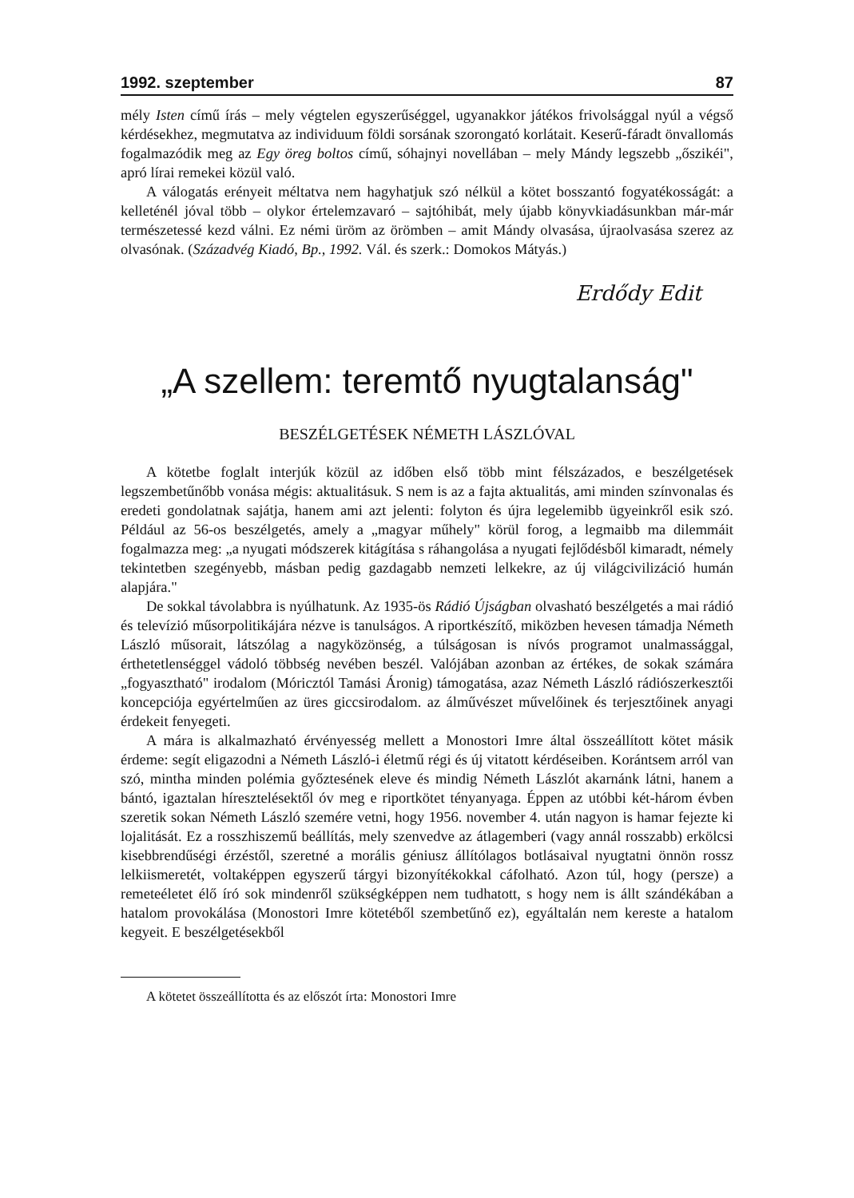1992. szeptember 87
mély Isten című írás – mely végtelen egyszerűséggel, ugyanakkor játékos frivolsággal nyúl a végső kérdésekhez, megmutatva az individuum földi sorsának szorongató korlátait. Keserű-fáradt önvallomás fogalmazódik meg az Egy öreg boltos című, sóhajnyi novellában – mely Mándy legszebb „őszikéi", apró lírai remekei közül való.
A válogatás erényeit méltatva nem hagyhatjuk szó nélkül a kötet bosszantó fogyatékosságát: a kelleténél jóval több – olykor értelemzavaró – sajtóhibát, mely újabb könyvkiadásunkban már-már természetessé kezd válni. Ez némi üröm az örömben – amit Mándy olvasása, újraolvasása szerez az olvasónak. (Századvég Kiadó, Bp., 1992. Vál. és szerk.: Domokos Mátyás.)
Erdődy Edit
„A szellem: teremtő nyugtalanság"
BESZÉLGETÉSEK NÉMETH LÁSZLÓVAL
A kötetbe foglalt interjúk közül az időben első több mint félszázados, e beszélgetések legszembetűnőbb vonása mégis: aktualitásuk. S nem is az a fajta aktualitás, ami minden színvonalas és eredeti gondolatnak sajátja, hanem ami azt jelenti: folyton és újra legelemibb ügyeinkről esik szó. Például az 56-os beszélgetés, amely a „magyar műhely" körül forog, a legmaibb ma dilemmáit fogalmazza meg: „a nyugati módszerek kitágítása s ráhangolása a nyugati fejlődésből kimaradt, némely tekintetben szegényebb, másban pedig gazdagabb nemzeti lelkekre, az új világcivilizáció humán alapjára."
De sokkal távolabbra is nyúlhatunk. Az 1935-ös Rádió Újságban olvasható beszélgetés a mai rádió és televízió műsorpolitikájára nézve is tanulságos. A riportkészítő, miközben hevesen támadja Németh László műsorait, látszólag a nagyközönség, a túlságosan is nívós programot unalmassággal, érthetetlenséggel vádoló többség nevében beszél. Valójában azonban az értékes, de sokak számára „fogyasztható" irodalom (Móricztól Tamási Áronig) támogatása, azaz Németh László rádiószerkesztői koncepciója egyértelműen az üres giccsirodalom. az álművészet művelőinek és terjesztőinek anyagi érdekeit fenyegeti.
A mára is alkalmazható érvényesség mellett a Monostori Imre által összeállított kötet másik érdeme: segít eligazodni a Németh László-i életmű régi és új vitatott kérdéseiben. Korántsem arról van szó, mintha minden polémia győztesének eleve és mindig Németh Lászlót akarnánk látni, hanem a bántó, igaztalan híresztelésektől óv meg e riportkötet tényanyaga. Éppen az utóbbi két-három évben szeretik sokan Németh László szemére vetni, hogy 1956. november 4. után nagyon is hamar fejezte ki lojalitását. Ez a rosszhiszemű beállítás, mely szenvedve az átlagemberi (vagy annál rosszabb) erkölcsi kisebbrendűségi érzéstől, szeretné a morális géniusz állítólagos botlásaival nyugtatni önnön rossz lelkiismeretét, voltaképpen egyszerű tárgyi bizonyítékokkal cáfolható. Azon túl, hogy (persze) a remeteéletet élő író sok mindenről szükségképpen nem tudhatott, s hogy nem is állt szándékában a hatalom provokálása (Monostori Imre kötetéből szembetűnő ez), egyáltalán nem kereste a hatalom kegyeit. E beszélgetésekből
A kötetet összeállította és az előszót írta: Monostori Imre